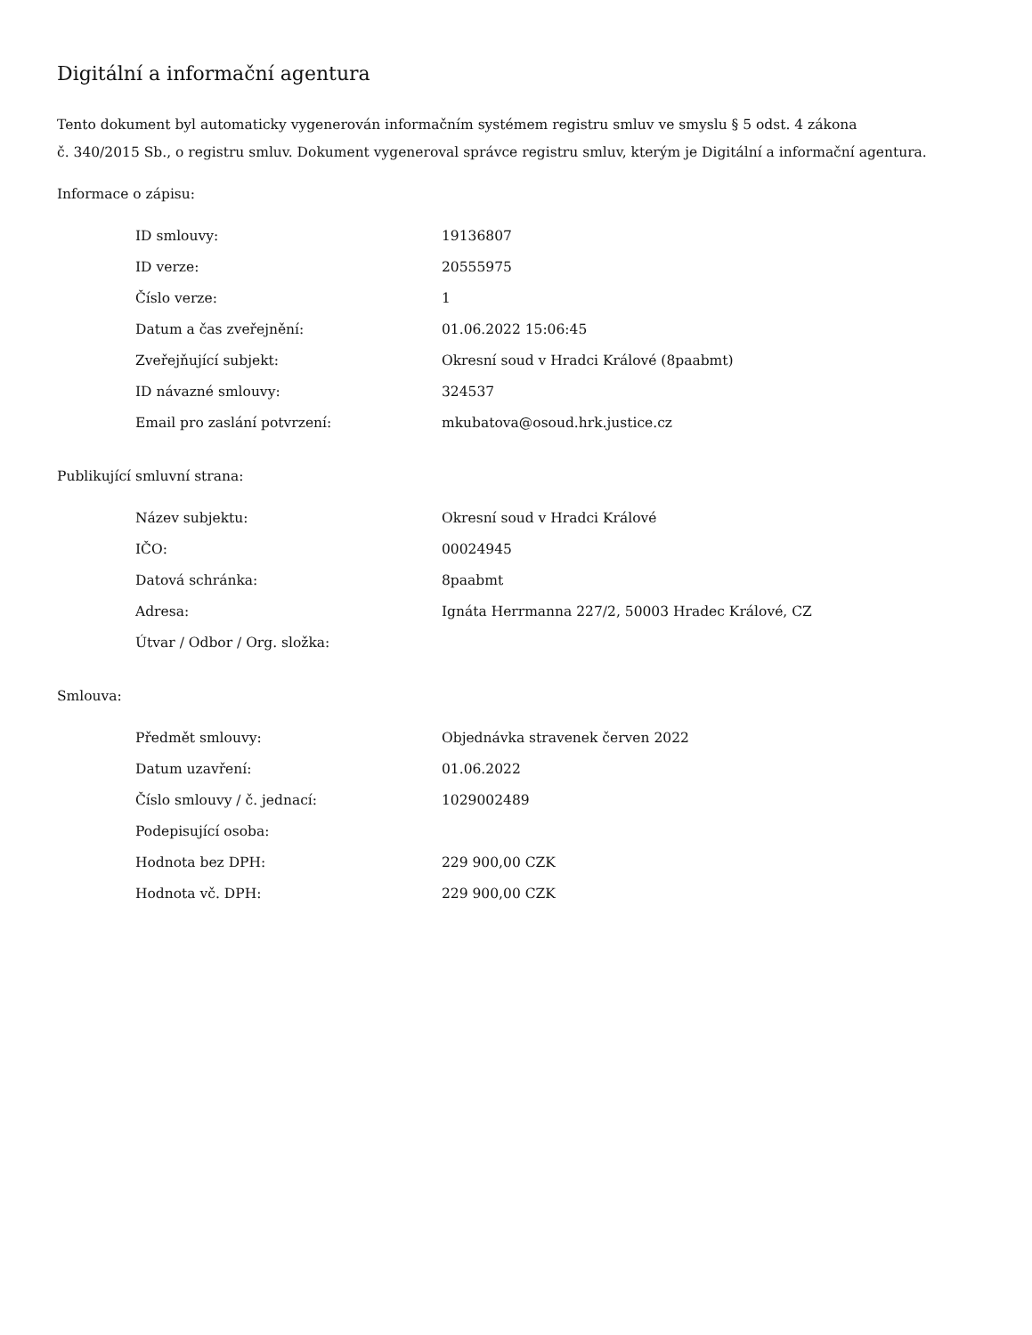Digitální a informační agentura
Tento dokument byl automaticky vygenerován informačním systémem registru smluv ve smyslu § 5 odst. 4 zákona
č. 340/2015 Sb., o registru smluv. Dokument vygeneroval správce registru smluv, kterým je Digitální a informační agentura.
Informace o zápisu:
| ID smlouvy: | 19136807 |
| ID verze: | 20555975 |
| Číslo verze: | 1 |
| Datum a čas zveřejnění: | 01.06.2022 15:06:45 |
| Zveřejňující subjekt: | Okresní soud v Hradci Králové (8paabmt) |
| ID návazné smlouvy: | 324537 |
| Email pro zaslání potvrzení: | mkubatova@osoud.hrk.justice.cz |
Publikující smluvní strana:
| Název subjektu: | Okresní soud v Hradci Králové |
| IČO: | 00024945 |
| Datová schránka: | 8paabmt |
| Adresa: | Ignáta Herrmanna 227/2, 50003 Hradec Králové, CZ |
| Útvar / Odbor / Org. složka: | |
Smlouva:
| Předmět smlouvy: | Objednávka stravenek červen 2022 |
| Datum uzavření: | 01.06.2022 |
| Číslo smlouvy / č. jednací: | 1029002489 |
| Podepisující osoba: | |
| Hodnota bez DPH: | 229 900,00 CZK |
| Hodnota vč. DPH: | 229 900,00 CZK |